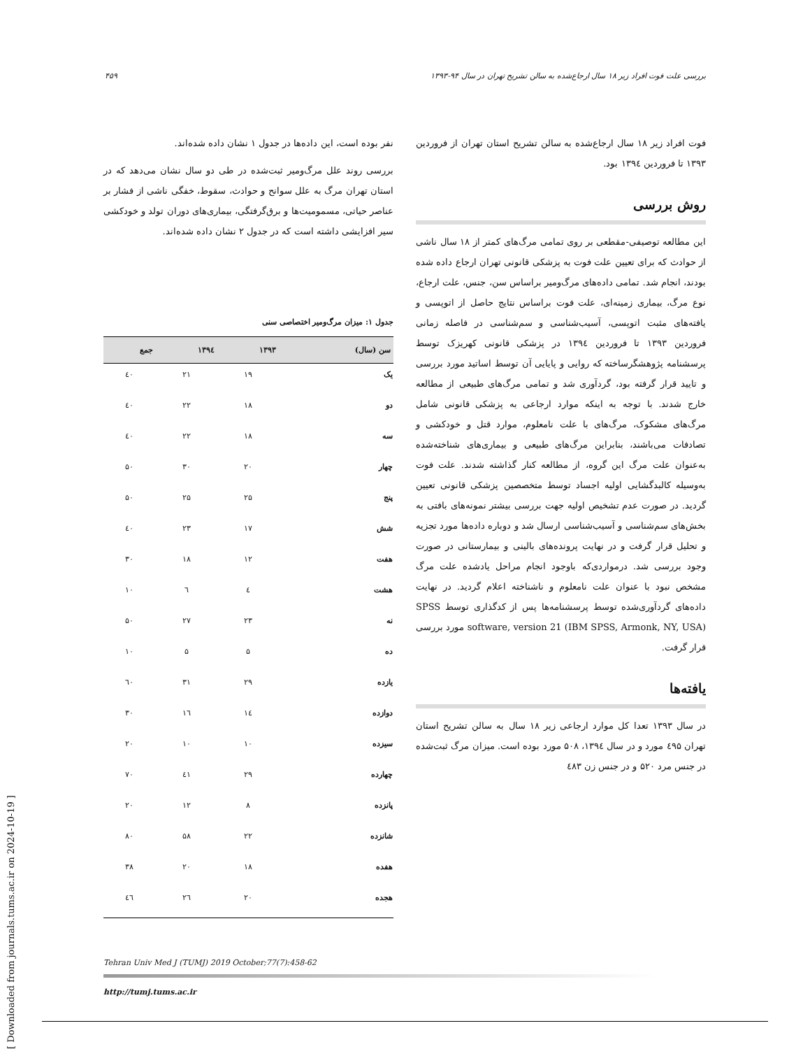بررسی علت فوت افراد زیر ۱۸ سال ارجاع‌شده به سالن تشریح تهران در سال ۹۴-۱۳۹۳ ۴۵۹
فوت افراد زیر ۱۸ سال ارجاع‌شده به سالن تشریح استان تهران از فروردین ۱۳۹۳ تا فروردین ۱۳۹٤ بود.
روش بررسی
این مطالعه توصیفی-مقطعی بر روی تمامی مرگ‌های کمتر از ۱۸ سال ناشی از حوادث که برای تعیین علت فوت به پزشکی قانونی تهران ارجاع داده شده بودند، انجام شد. تمامی داده‌های مرگ‌ومیر براساس سن، جنس، علت ارجاع، نوع مرگ، بیماری زمینه‌ای، علت فوت براساس نتایج حاصل از اتوپسی و یافته‌های مثبت اتوپسی، آسیب‌شناسی و سم‌شناسی در فاصله زمانی فروردین ۱۳۹۳ تا فروردین ۱۳۹٤ در پزشکی قانونی کهریزک توسط پرسشنامه پژوهشگرساخته که روایی و پایایی آن توسط اساتید مورد بررسی و تایید قرار گرفته بود، گردآوری شد و تمامی مرگ‌های طبیعی از مطالعه خارج شدند. با توجه به اینکه موارد ارجاعی به پزشکی قانونی شامل مرگ‌های مشکوک، مرگ‌های با علت نامعلوم، موارد قتل و خودکشی و تصادفات می‌باشند، بنابراین مرگ‌های طبیعی و بیماری‌های شناخته‌شده به‌عنوان علت مرگ این گروه، از مطالعه کنار گذاشته شدند. علت فوت به‌وسیله کالبدگشایی اولیه اجساد توسط متخصصین پزشکی قانونی تعیین گردید. در صورت عدم تشخیص اولیه جهت بررسی بیشتر نمونه‌های بافتی به بخش‌های سم‌شناسی و آسیب‌شناسی ارسال شد و دوباره داده‌ها مورد تجزیه و تحلیل قرار گرفت و در نهایت پرونده‌های بالینی و بیمارستانی در صورت وجود بررسی شد. درمواردی‌که باوجود انجام مراحل یادشده علت مرگ مشخص نبود با عنوان علت نامعلوم و ناشناخته اعلام گردید. در نهایت داده‌های گردآوری‌شده توسط پرسشنامه‌ها پس از کدگذاری توسط SPSS software, version 21 (IBM SPSS, Armonk, NY, USA) مورد بررسی قرار گرفت.
یافته‌ها
در سال ۱۳۹۳ تعدا کل موارد ارجاعی زیر ۱۸ سال به سالن تشریح استان تهران ٤۹۵ مورد و در سال ۱۳۹٤، ۵۰۸ مورد بوده است. میزان مرگ ثبت‌شده در جنس مرد ۵۲۰ و در جنس زن ٤۸۳
نفر بوده است، این داده‌ها در جدول ۱ نشان داده شده‌اند.
بررسی روند علل مرگ‌ومیر ثبت‌شده در طی دو سال نشان می‌دهد که در استان تهران مرگ به علل سوانح و حوادث، سقوط، خفگی ناشی از فشار بر عناصر حیاتی، مسمومیت‌ها و برق‌گرفتگی، بیماری‌های دوران تولد و خودکشی سیر افزایشی داشته است که در جدول ۲ نشان داده شده‌اند.
جدول ۱: میزان مرگ‌ومیر اختصاصی سنی
| سن (سال) | ۱۳۹۳ | ۱۳۹٤ | جمع |
| --- | --- | --- | --- |
| یک | ۱۹ | ۲۱ | ٤۰ |
| دو | ۱۸ | ۲۲ | ٤۰ |
| سه | ۱۸ | ۲۲ | ٤۰ |
| چهار | ۲۰ | ۳۰ | ۵۰ |
| پنج | ۲۵ | ۲۵ | ۵۰ |
| شش | ۱۷ | ۲۳ | ٤۰ |
| هفت | ۱۲ | ۱۸ | ۳۰ |
| هشت | ٤ | ٦ | ۱۰ |
| نه | ۲۳ | ۲۷ | ۵۰ |
| ده | ۵ | ۵ | ۱۰ |
| یازده | ۲۹ | ۳۱ | ٦۰ |
| دوازده | ۱٤ | ۱٦ | ۳۰ |
| سیزده | ۱۰ | ۱۰ | ۲۰ |
| چهارده | ۲۹ | ٤۱ | ۷۰ |
| پانزده | ۸ | ۱۲ | ۲۰ |
| شانزده | ۲۲ | ۵۸ | ۸۰ |
| هفده | ۱۸ | ۲۰ | ۳۸ |
| هجده | ۲۰ | ۲٦ | ٤٦ |
Tehran Univ Med J (TUMJ) 2019 October;77(7):458-62
http://tumj.tums.ac.ir
[ Downloaded from journals.tums.ac.ir on 2024-10-19 ]